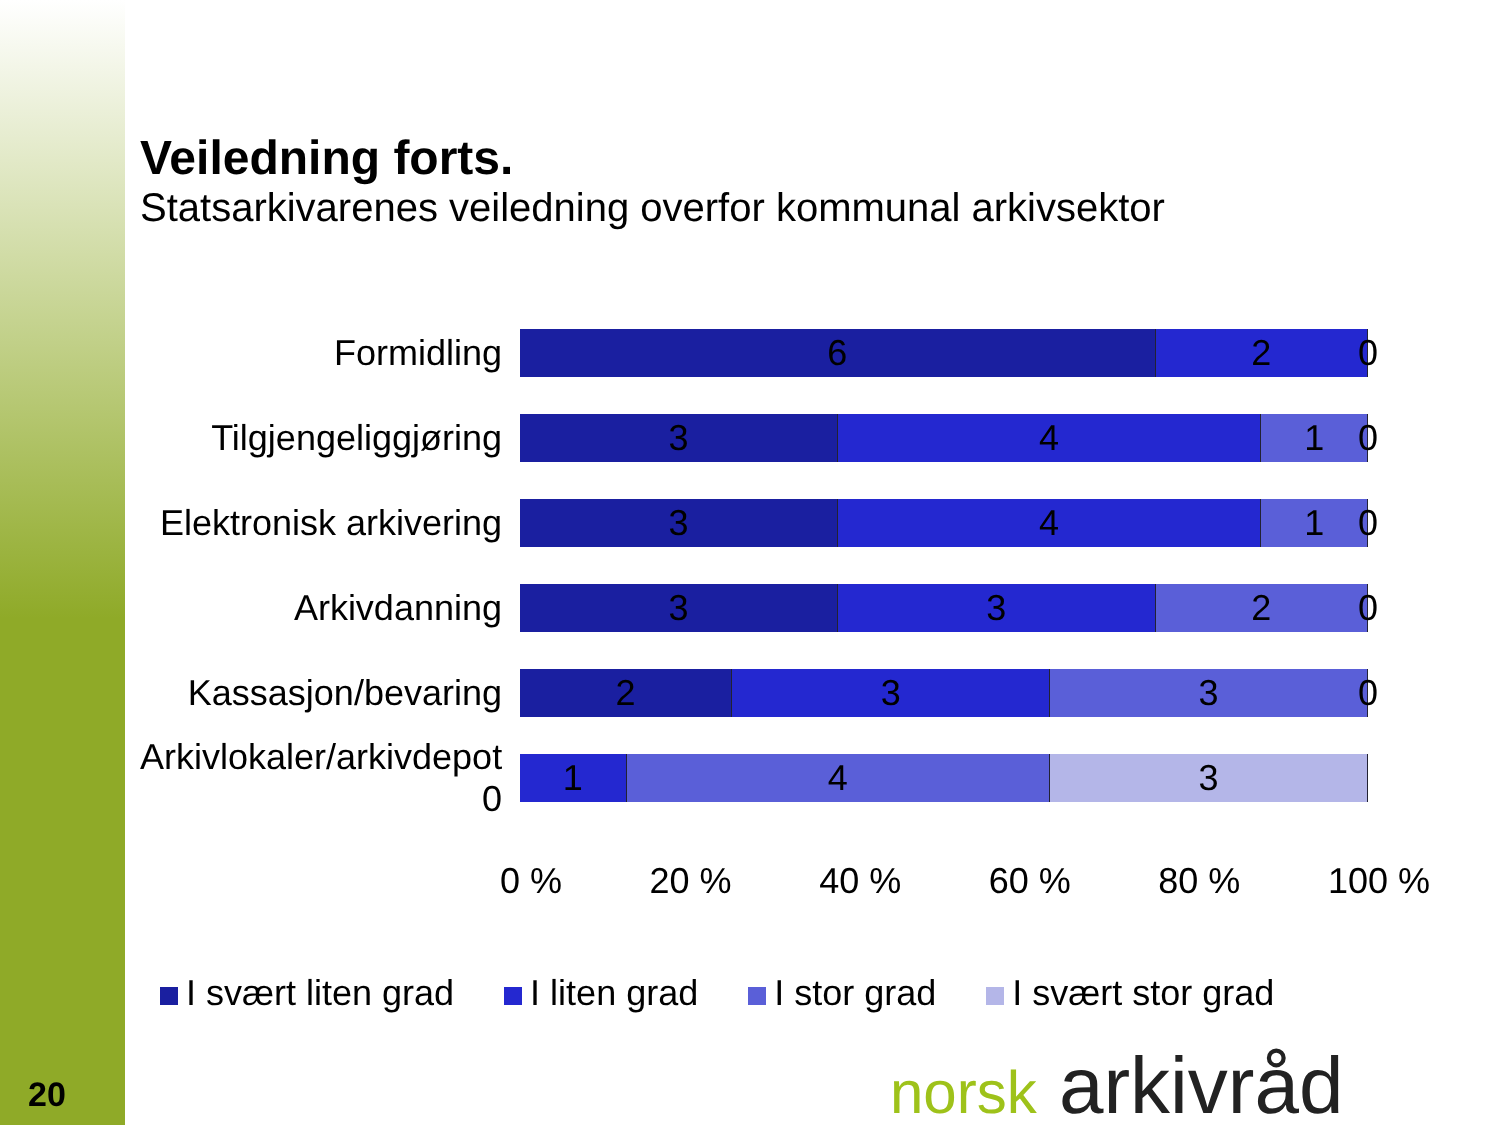Veiledning forts.
Statsarkivarenes veiledning overfor kommunal arkivsektor
Formidling
6 2
0
Tilgjengeliggjøring
3 4 1
0
Elektronisk arkivering
3 4 1
0
Arkivdanning
3 3 2
0
Kassasjon/bevaring
2 3 3
0
Arkivlokaler/arkivdepot 0
1 4 3
0 % 20 % 40 % 60 % 80 % 100 %
I svært liten grad I liten grad I stor grad I svært stor grad
20 norsk arkivråd